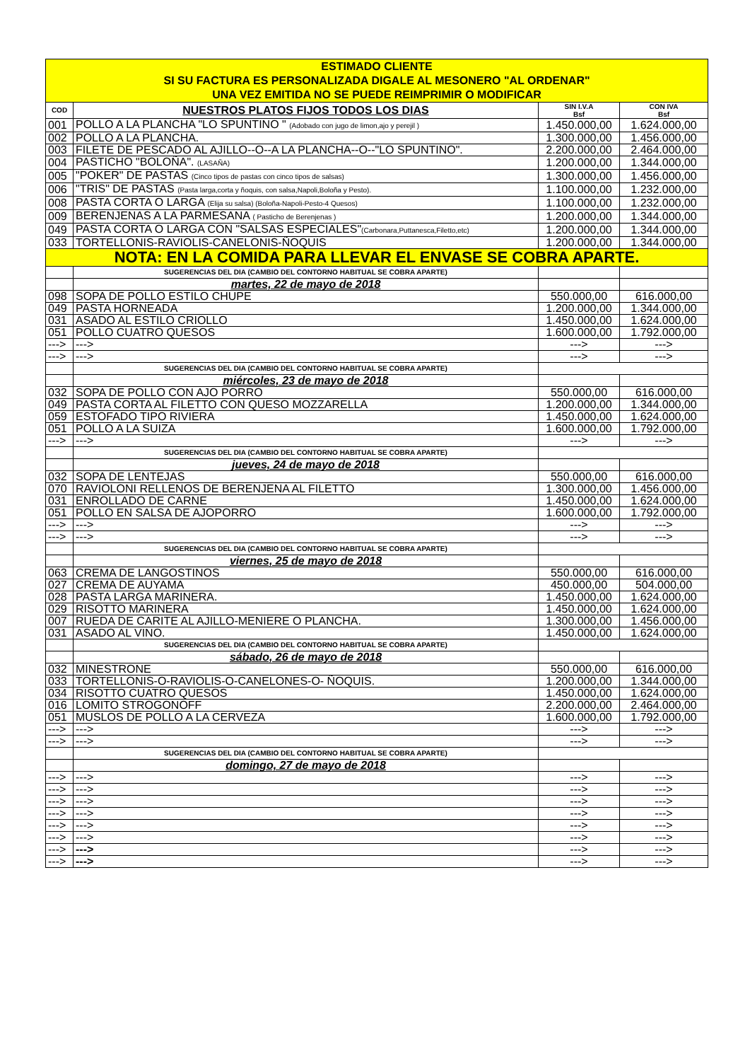| ESTIMADO CLIENTE SI SU FACTURA ES PERSONALIZADA DIGALE AL MESONERO "AL ORDENAR" UNA VEZ EMITIDA NO SE PUEDE REIMPRIMIR O MODIFICAR | | | |
| COD | NUESTROS PLATOS FIJOS TODOS LOS DIAS | SIN I.V.A Bsf | CON IVA Bsf |
| 001 | POLLO A LA PLANCHA "LO SPUNTINO " (Adobado con jugo de limon,ajo y perejil ) | 1.450.000,00 | 1.624.000,00 |
| 002 | POLLO A LA PLANCHA. | 1.300.000,00 | 1.456.000,00 |
| 003 | FILETE DE PESCADO AL AJILLO--O--A LA PLANCHA--O--"LO SPUNTINO". | 2.200.000,00 | 2.464.000,00 |
| 004 | PASTICHO "BOLOÑA". (LASAÑA) | 1.200.000,00 | 1.344.000,00 |
| 005 | "POKER" DE PASTAS (Cinco tipos de pastas con cinco tipos de salsas) | 1.300.000,00 | 1.456.000,00 |
| 006 | "TRIS" DE PASTAS (Pasta larga,corta y ñoquis, con salsa,Napoli,Boloña y Pesto). | 1.100.000,00 | 1.232.000,00 |
| 008 | PASTA CORTA O LARGA (Elija su salsa) (Boloña-Napoli-Pesto-4 Quesos) | 1.100.000,00 | 1.232.000,00 |
| 009 | BERENJENAS A LA PARMESANA ( Pasticho de Berenjenas ) | 1.200.000,00 | 1.344.000,00 |
| 049 | PASTA CORTA O LARGA CON "SALSAS ESPECIALES" (Carbonara,Puttanesca,Filetto,etc) | 1.200.000,00 | 1.344.000,00 |
| 033 | TORTELLONIS-RAVIOLIS-CANELONIS-ÑOQUIS | 1.200.000,00 | 1.344.000,00 |
| NOTA: EN LA COMIDA PARA LLEVAR EL ENVASE SE COBRA APARTE. | | | |
| | SUGERENCIAS DEL DIA (CAMBIO DEL CONTORNO HABITUAL SE COBRA APARTE) | | |
| | martes, 22 de mayo de 2018 | | |
| 098 | SOPA DE POLLO ESTILO CHUPE | 550.000,00 | 616.000,00 |
| 049 | PASTA HORNEADA | 1.200.000,00 | 1.344.000,00 |
| 031 | ASADO AL ESTILO CRIOLLO | 1.450.000,00 | 1.624.000,00 |
| 051 | POLLO CUATRO QUESOS | 1.600.000,00 | 1.792.000,00 |
| ---> | ---> | ---> | ---> |
| ---> | ---> | ---> | ---> |
| | SUGERENCIAS DEL DIA (CAMBIO DEL CONTORNO HABITUAL SE COBRA APARTE) | | |
| | miércoles, 23 de mayo de 2018 | | |
| 032 | SOPA DE POLLO CON AJO PORRO | 550.000,00 | 616.000,00 |
| 049 | PASTA CORTA AL FILETTO CON QUESO MOZZARELLA | 1.200.000,00 | 1.344.000,00 |
| 059 | ESTOFADO TIPO RIVIERA | 1.450.000,00 | 1.624.000,00 |
| 051 | POLLO A LA SUIZA | 1.600.000,00 | 1.792.000,00 |
| ---> | ---> | ---> | ---> |
| | SUGERENCIAS DEL DIA (CAMBIO DEL CONTORNO HABITUAL SE COBRA APARTE) | | |
| | jueves, 24 de mayo de 2018 | | |
| 032 | SOPA DE LENTEJAS | 550.000,00 | 616.000,00 |
| 070 | RAVIOLONI RELLENOS DE BERENJENA AL FILETTO | 1.300.000,00 | 1.456.000,00 |
| 031 | ENROLLADO DE CARNE | 1.450.000,00 | 1.624.000,00 |
| 051 | POLLO EN SALSA DE AJOPORRO | 1.600.000,00 | 1.792.000,00 |
| ---> | ---> | ---> | ---> |
| ---> | ---> | ---> | ---> |
| | SUGERENCIAS DEL DIA (CAMBIO DEL CONTORNO HABITUAL SE COBRA APARTE) | | |
| | viernes, 25 de mayo de 2018 | | |
| 063 | CREMA DE LANGOSTINOS | 550.000,00 | 616.000,00 |
| 027 | CREMA DE AUYAMA | 450.000,00 | 504.000,00 |
| 028 | PASTA LARGA MARINERA. | 1.450.000,00 | 1.624.000,00 |
| 029 | RISOTTO MARINERA | 1.450.000,00 | 1.624.000,00 |
| 007 | RUEDA DE CARITE AL AJILLO-MENIERE O PLANCHA. | 1.300.000,00 | 1.456.000,00 |
| 031 | ASADO AL VINO. | 1.450.000,00 | 1.624.000,00 |
| | SUGERENCIAS DEL DIA (CAMBIO DEL CONTORNO HABITUAL SE COBRA APARTE) | | |
| | sábado, 26 de mayo de 2018 | | |
| 032 | MINESTRONE | 550.000,00 | 616.000,00 |
| 033 | TORTELLONIS-O-RAVIOLIS-O-CANELONES-O- ÑOQUIS. | 1.200.000,00 | 1.344.000,00 |
| 034 | RISOTTO CUATRO QUESOS | 1.450.000,00 | 1.624.000,00 |
| 016 | LOMITO STROGONOFF | 2.200.000,00 | 2.464.000,00 |
| 051 | MUSLOS DE POLLO A LA CERVEZA | 1.600.000,00 | 1.792.000,00 |
| ---> | ---> | ---> | ---> |
| ---> | ---> | ---> | ---> |
| | SUGERENCIAS DEL DIA (CAMBIO DEL CONTORNO HABITUAL SE COBRA APARTE) | | |
| | domingo, 27 de mayo de 2018 | | |
| ---> | ---> | ---> | ---> |
| ---> | ---> | ---> | ---> |
| ---> | ---> | ---> | ---> |
| ---> | ---> | ---> | ---> |
| ---> | ---> | ---> | ---> |
| ---> | ---> | ---> | ---> |
| ---> | ---> | ---> | ---> |
| ---> | ---> | ---> | ---> |